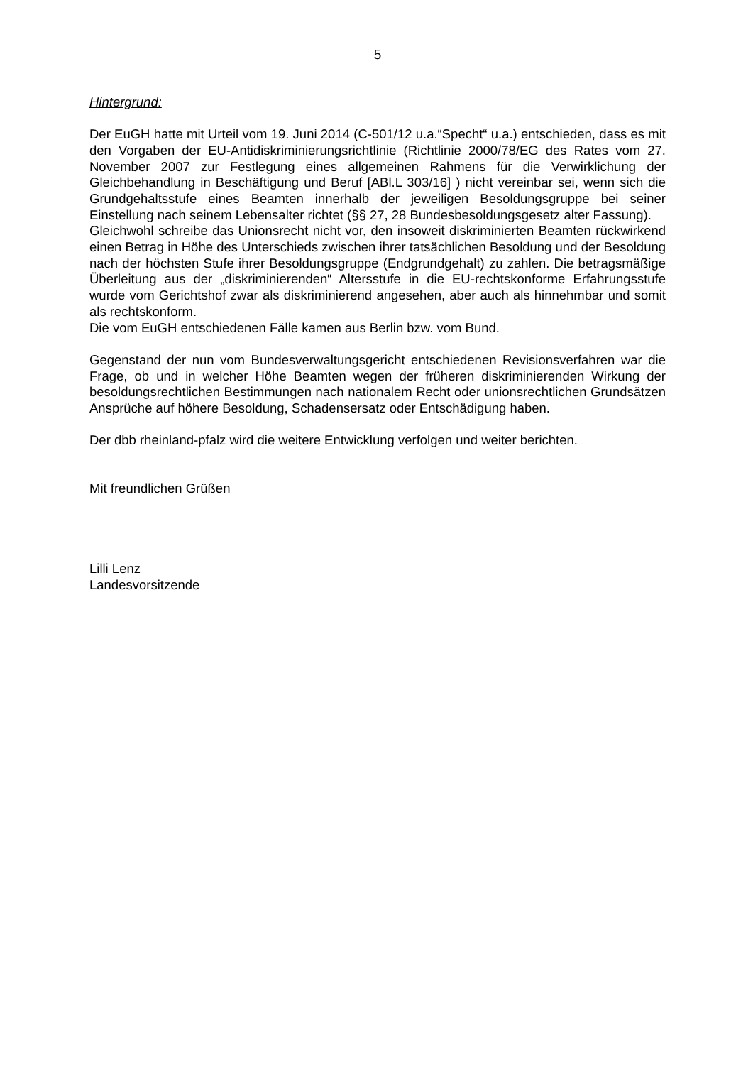5
Hintergrund:
Der EuGH hatte mit Urteil vom 19. Juni 2014 (C-501/12 u.a.“Specht“ u.a.) entschieden, dass es mit den Vorgaben der EU-Antidiskriminierungsrichtlinie (Richtlinie 2000/78/EG des Rates vom 27. November 2007 zur Festlegung eines allgemeinen Rahmens für die Verwirklichung der Gleichbehandlung in Beschäftigung und Beruf [ABl.L 303/16] ) nicht vereinbar sei, wenn sich die Grundgehaltsstufe eines Beamten innerhalb der jeweiligen Besoldungsgruppe bei seiner Einstellung nach seinem Lebensalter richtet (§§ 27, 28 Bundesbesoldungsgesetz alter Fassung).
Gleichwohl schreibe das Unionsrecht nicht vor, den insoweit diskriminierten Beamten rückwirkend einen Betrag in Höhe des Unterschieds zwischen ihrer tatsächlichen Besoldung und der Besoldung nach der höchsten Stufe ihrer Besoldungsgruppe (Endgrundgehalt) zu zahlen. Die betragsmäßige Überleitung aus der „diskriminierenden“ Altersstufe in die EU-rechtskonforme Erfahrungsstufe wurde vom Gerichtshof zwar als diskriminierend angesehen, aber auch als hinnehmbar und somit als rechtskonform.
Die vom EuGH entschiedenen Fälle kamen aus Berlin bzw. vom Bund.
Gegenstand der nun vom Bundesverwaltungsgericht entschiedenen Revisionsverfahren war die Frage, ob und in welcher Höhe Beamten wegen der früheren diskriminierenden Wirkung der besoldungsrechtlichen Bestimmungen nach nationalem Recht oder unionsrechtlichen Grundsätzen Ansprüche auf höhere Besoldung, Schadensersatz oder Entschädigung haben.
Der dbb rheinland-pfalz wird die weitere Entwicklung verfolgen und weiter berichten.
Mit freundlichen Grüßen
Lilli Lenz
Landesvorsitzende